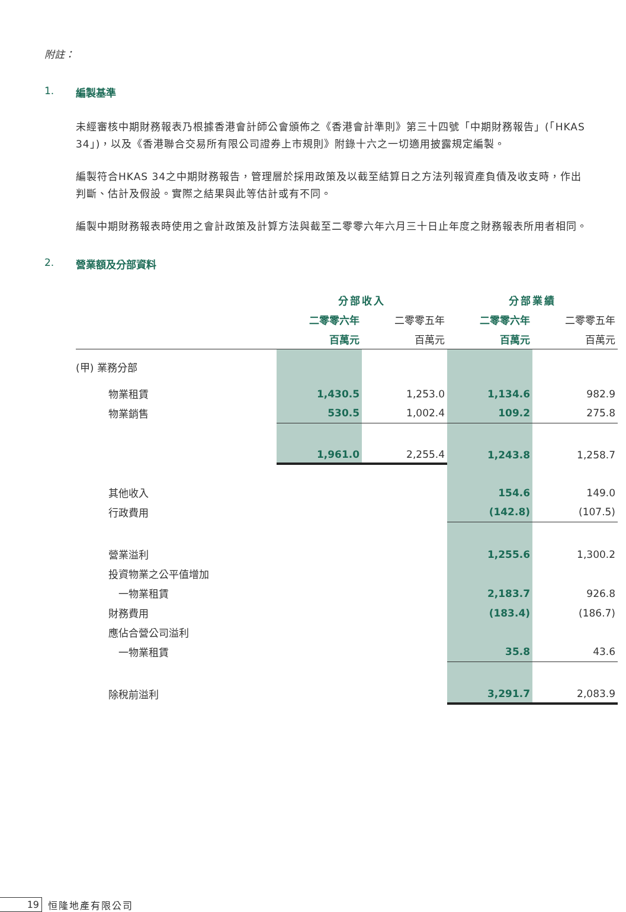附註：
1. 編製基準
未經審核中期財務報表乃根據香港會計師公會頒佈之《香港會計準則》第三十四號「中期財務報告」(「HKAS 34」)，以及《香港聯合交易所有限公司證券上市規則》附錄十六之一切適用披露規定編製。
編製符合HKAS 34之中期財務報告，管理層於採用政策及以截至結算日之方法列報資產負債及收支時，作出判斷、估計及假設。實際之結果與此等估計或有不同。
編製中期財務報表時使用之會計政策及計算方法與截至二零零六年六月三十日止年度之財務報表所用者相同。
2. 營業額及分部資料
| | 分部收入 | | 分部業績 | |
| --- | --- | --- | --- | --- |
| | 二零零六年 | 二零零五年 | 二零零六年 | 二零零五年 |
| | 百萬元 | 百萬元 | 百萬元 | 百萬元 |
| (甲) 業務分部 | | | | |
| 物業租賃 | 1,430.5 | 1,253.0 | 1,134.6 | 982.9 |
| 物業銷售 | 530.5 | 1,002.4 | 109.2 | 275.8 |
| | 1,961.0 | 2,255.4 | 1,243.8 | 1,258.7 |
| 其他收入 | | | 154.6 | 149.0 |
| 行政費用 | | | (142.8) | (107.5) |
| 營業溢利 | | | 1,255.6 | 1,300.2 |
| 投資物業之公平值增加 | | | | |
| 一物業租賃 | | | 2,183.7 | 926.8 |
| 財務費用 | | | (183.4) | (186.7) |
| 應佔合營公司溢利 | | | | |
| 一物業租賃 | | | 35.8 | 43.6 |
| 除稅前溢利 | | | 3,291.7 | 2,083.9 |
19 恒隆地產有限公司